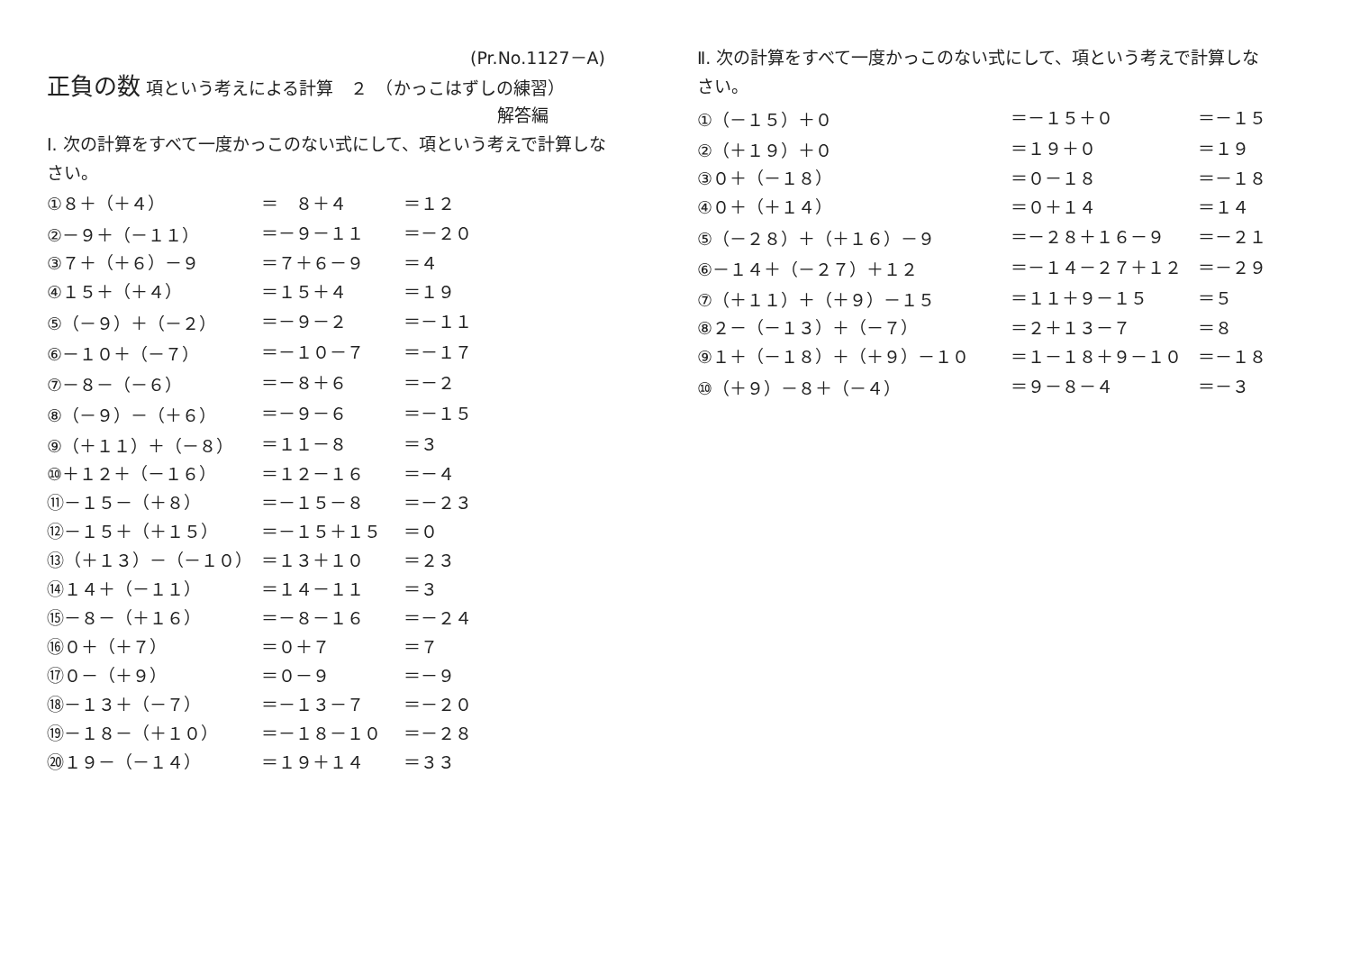(Pr.No.1127－A)
正負の数 項という考えによる計算　２　（かっこはずしの練習）
解答編
Ⅰ. 次の計算をすべて一度かっこのない式にして、項という考えで計算しな
さい。
| ①８＋（＋４） | ＝ ８＋４ | ＝１２ |
| ②－９＋（－１１） | ＝－９－１１ | ＝－２０ |
| ③７＋（＋６）－９ | ＝７＋６－９ | ＝４ |
| ④１５＋（＋４） | ＝１５＋４ | ＝１９ |
| ⑤（－９）＋（－２） | ＝－９－２ | ＝－１１ |
| ⑥－１０＋（－７） | ＝－１０－７ | ＝－１７ |
| ⑦－８－（－６） | ＝－８＋６ | ＝－２ |
| ⑧（－９）－（＋６） | ＝－９－６ | ＝－１５ |
| ⑨（＋１１）＋（－８） | ＝１１－８ | ＝３ |
| ⑩＋１２＋（－１６） | ＝１２－１６ | ＝－４ |
| ⑪－１５－（＋８） | ＝－１５－８ | ＝－２３ |
| ⑫－１５＋（＋１５） | ＝－１５＋１５ | ＝０ |
| ⑬（＋１３）－（－１０） | ＝１３＋１０ | ＝２３ |
| ⑭１４＋（－１１） | ＝１４－１１ | ＝３ |
| ⑮－８－（＋１６） | ＝－８－１６ | ＝－２４ |
| ⑯０＋（＋７） | ＝０＋７ | ＝７ |
| ⑰０－（＋９） | ＝０－９ | ＝－９ |
| ⑱－１３＋（－７） | ＝－１３－７ | ＝－２０ |
| ⑲－１８－（＋１０） | ＝－１８－１０ | ＝－２８ |
| ⑳１９－（－１４） | ＝１９＋１４ | ＝３３ |
Ⅱ. 次の計算をすべて一度かっこのない式にして、項という考えで計算しな
さい。
| ①（－１５）＋０ | ＝－１５＋０ | ＝－１５ |
| ②（＋１９）＋０ | ＝１９＋０ | ＝１９ |
| ③０＋（－１８） | ＝０－１８ | ＝－１８ |
| ④０＋（＋１４） | ＝０＋１４ | ＝１４ |
| ⑤（－２８）＋（＋１６）－９ | ＝－２８＋１６－９ | ＝－２１ |
| ⑥－１４＋（－２７）＋１２ | ＝－１４－２７＋１２ | ＝－２９ |
| ⑦（＋１１）＋（＋９）－１５ | ＝１１＋９－１５ | ＝５ |
| ⑧２－（－１３）＋（－７） | ＝２＋１３－７ | ＝８ |
| ⑨１＋（－１８）＋（＋９）－１０ | ＝１－１８＋９－１０ | ＝－１８ |
| ⑩（＋９）－８＋（－４） | ＝９－８－４ | ＝－３ |